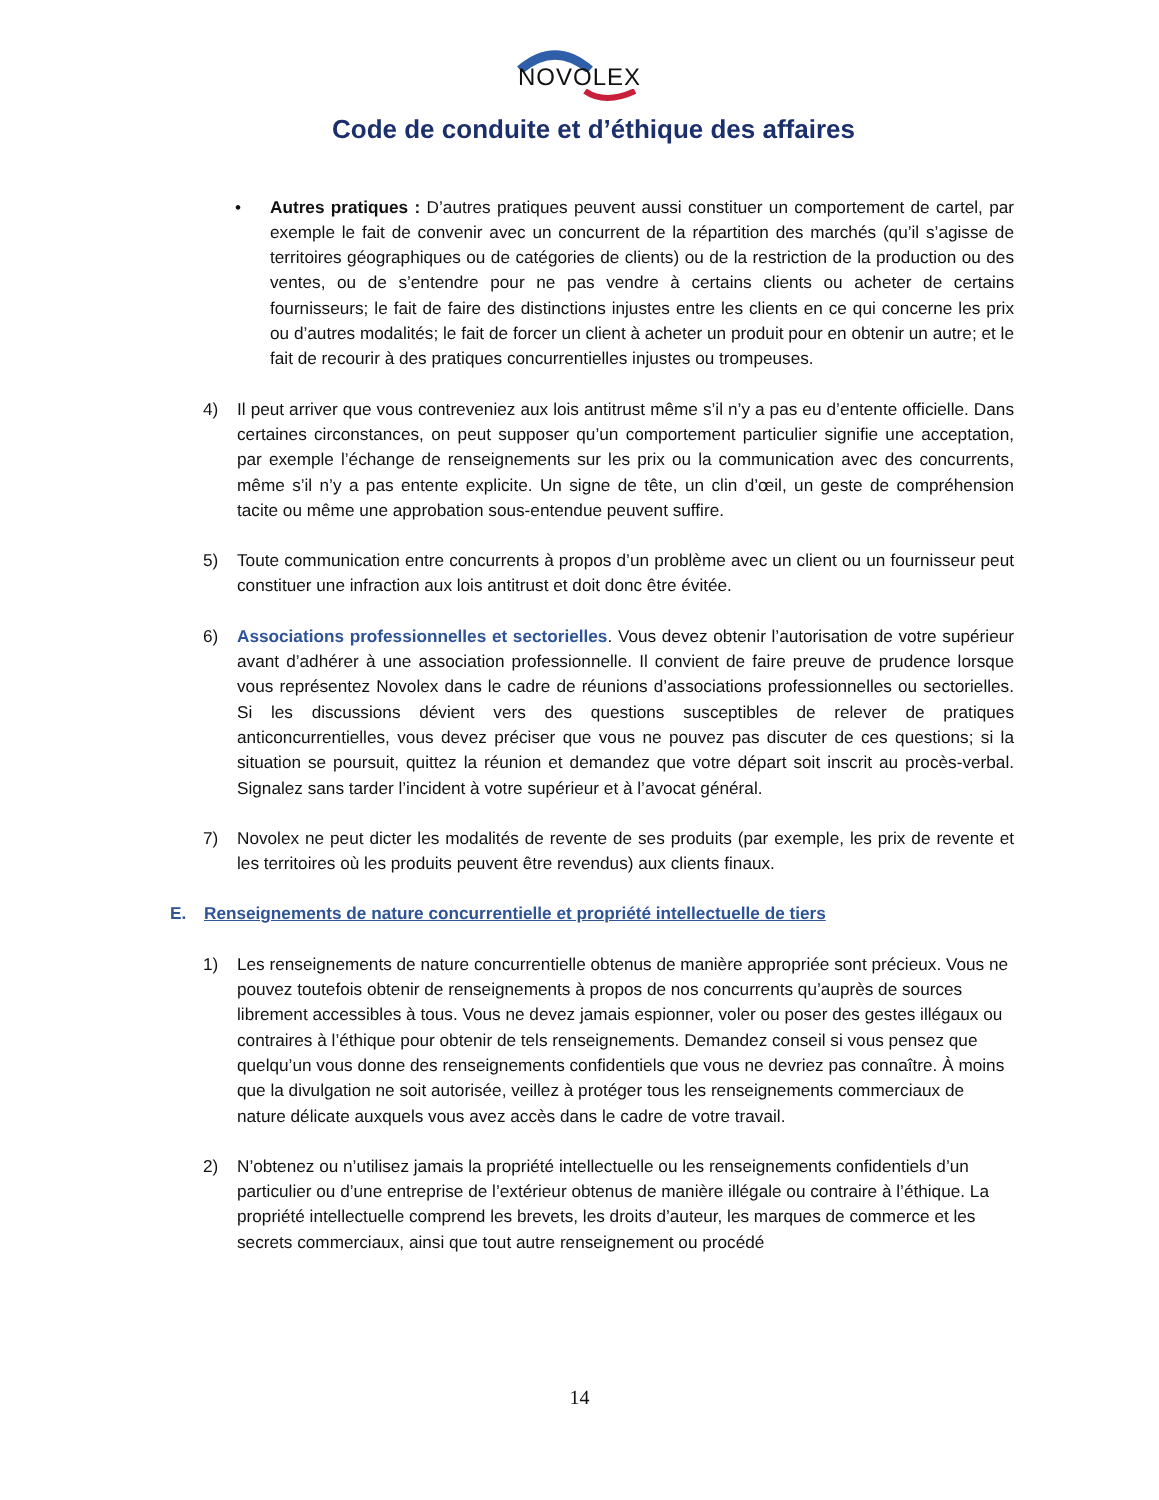NOVOLEX
Code de conduite et d’éthique des affaires
• Autres pratiques : D’autres pratiques peuvent aussi constituer un comportement de cartel, par exemple le fait de convenir avec un concurrent de la répartition des marchés (qu’il s’agisse de territoires géographiques ou de catégories de clients) ou de la restriction de la production ou des ventes, ou de s’entendre pour ne pas vendre à certains clients ou acheter de certains fournisseurs; le fait de faire des distinctions injustes entre les clients en ce qui concerne les prix ou d’autres modalités; le fait de forcer un client à acheter un produit pour en obtenir un autre; et le fait de recourir à des pratiques concurrentielles injustes ou trompeuses.
4) Il peut arriver que vous contreveniez aux lois antitrust même s’il n’y a pas eu d’entente officielle. Dans certaines circonstances, on peut supposer qu’un comportement particulier signifie une acceptation, par exemple l’échange de renseignements sur les prix ou la communication avec des concurrents, même s’il n’y a pas entente explicite. Un signe de tête, un clin d’œil, un geste de compréhension tacite ou même une approbation sous-entendue peuvent suffire.
5) Toute communication entre concurrents à propos d’un problème avec un client ou un fournisseur peut constituer une infraction aux lois antitrust et doit donc être évitée.
6) Associations professionnelles et sectorielles. Vous devez obtenir l’autorisation de votre supérieur avant d’adhérer à une association professionnelle. Il convient de faire preuve de prudence lorsque vous représentez Novolex dans le cadre de réunions d’associations professionnelles ou sectorielles. Si les discussions dévient vers des questions susceptibles de relever de pratiques anticoncurrentielles, vous devez préciser que vous ne pouvez pas discuter de ces questions; si la situation se poursuit, quittez la réunion et demandez que votre départ soit inscrit au procès-verbal. Signalez sans tarder l’incident à votre supérieur et à l’avocat général.
7) Novolex ne peut dicter les modalités de revente de ses produits (par exemple, les prix de revente et les territoires où les produits peuvent être revendus) aux clients finaux.
E. Renseignements de nature concurrentielle et propriété intellectuelle de tiers
1) Les renseignements de nature concurrentielle obtenus de manière appropriée sont précieux. Vous ne pouvez toutefois obtenir de renseignements à propos de nos concurrents qu’auprès de sources librement accessibles à tous. Vous ne devez jamais espionner, voler ou poser des gestes illégaux ou contraires à l’éthique pour obtenir de tels renseignements. Demandez conseil si vous pensez que quelqu’un vous donne des renseignements confidentiels que vous ne devriez pas connaître. À moins que la divulgation ne soit autorisée, veillez à protéger tous les renseignements commerciaux de nature délicate auxquels vous avez accès dans le cadre de votre travail.
2) N’obtenez ou n’utilisez jamais la propriété intellectuelle ou les renseignements confidentiels d’un particulier ou d’une entreprise de l’extérieur obtenus de manière illégale ou contraire à l’éthique. La propriété intellectuelle comprend les brevets, les droits d’auteur, les marques de commerce et les secrets commerciaux, ainsi que tout autre renseignement ou procédé
14